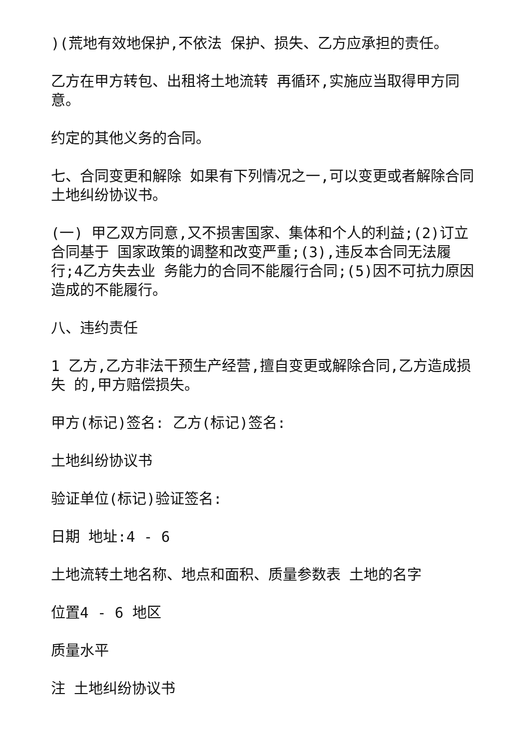)(荒地有效地保护,不依法 保护、损失、乙方应承担的责任。
乙方在甲方转包、出租将土地流转 再循环,实施应当取得甲方同意。
约定的其他义务的合同。
七、合同变更和解除 如果有下列情况之一,可以变更或者解除合同土地纠纷协议书。
(一) 甲乙双方同意,又不损害国家、集体和个人的利益;(2)订立合同基于 国家政策的调整和改变严重;(3),违反本合同无法履行;4乙方失去业 务能力的合同不能履行合同;(5)因不可抗力原因造成的不能履行。
八、违约责任
1 乙方,乙方非法干预生产经营,擅自变更或解除合同,乙方造成损失 的,甲方赔偿损失。
甲方(标记)签名: 乙方(标记)签名:
土地纠纷协议书
验证单位(标记)验证签名:
日期 地址:4 - 6
土地流转土地名称、地点和面积、质量参数表 土地的名字
位置4 - 6 地区
质量水平
注 土地纠纷协议书